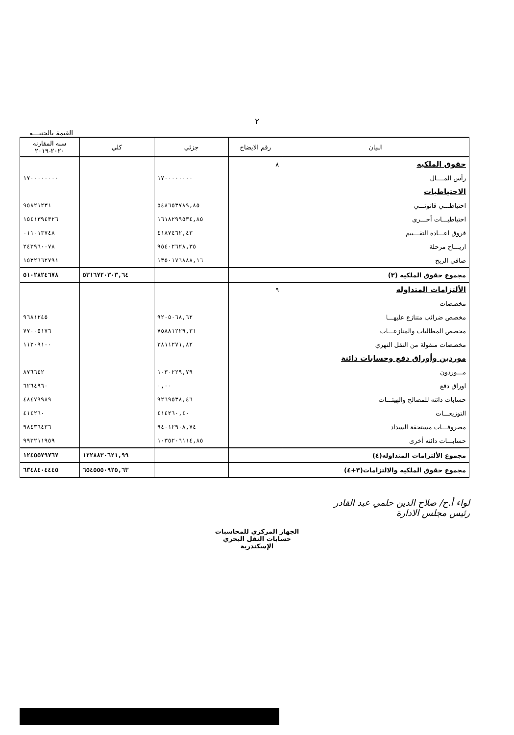٢
القيمة بالجنيـــه
| البيان | رقم الايضاح | جزئي | كلي | سنه المقارنه ٢٠٢٠-٢٠١٩ |
| --- | --- | --- | --- | --- |
| حقوق الملكيه | ٨ | | | |
| رأس المــــال | | ١٧٠٠٠٠٠٠٠٠ | | ١٧٠٠٠٠٠٠٠٠ |
| الاحتياطيات | | | | |
| احتياطـــي قانونـــي | | ٥٤٨٦٥٣٧٨٩,٨٥ | | ٩٥٨٢١٢٣١ |
| احتياطيـــات أخـــرى | | ١٦١٨٢٩٩٥٣٤,٨٥ | | ١٥٤١٣٩٤٣٢٦ |
| فروق اعـــادة التقـــييم | | ٤١٨٧٤٦٢,٤٣ | | ١١٠١٣٧٤٨- |
| اريـــاح مرحلة | | ٩٥٤٠٢٦٢٨,٣٥ | | ٢٤٣٩٦٠٠٧٨ |
| صافي الربح | | ١٣٥٠١٧٦٨٨٨,١٦ | | ١٥٣٢٦٦٢٧٩١ |
| مجموع حقوق الملكيه (٣) | | | ٥٣١٦٧٢٠٣٠٣,٦٤ | ٥١٠٢٨٢٤٦٧٨ |
| الألتزامات المتداوله | ٩ | | | |
| مخصصات | | | | |
| مخصص ضرائب متنازع عليهـــا | | ٩٢٠٥٠٦٨,٦٢ | | ٩٦٨١٢٤٥ |
| مخصص المطالبات والمنازعـــات | | ٧٥٨٨١٢٢٩,٣١ | | ٧٧٠٠٥١٧٦ |
| مخصصات منقولة من النقل النهري | | ٣٨١١٢٧١,٨٢ | | ١١٢٠٩١٠٠ |
| موردين وأوراق دفع وحسابات دائنة | | | | |
| مـــوردون | | ١٠٣٠٢٢٩,٧٩ | | ٨٧٦٦٤٢ |
| اوراق دفع | | ٠,٠٠ | | ٦٢٦٤٩٦٠ |
| حسابات دائنه للمصالح والهيئـــات | | ٩٢٦٩٥٣٨,٤٦ | | ٤٨٤٧٩٩٨٩ |
| التوزيعـــات | | ٤١٤٢٦٠,٤٠ | | ٤١٤٢٦٠ |
| مصروفـــات مستحقة السداد | | ٩٤٠١٢٩٠٨,٧٤ | | ٩٨٤٣٦٤٣٦ |
| حسابـــات دائنه أخرى | | ١٠٣٥٢٠٦١١٤,٨٥ | | ٩٩٣٢١١٩٥٩ |
| مجموع الألتزامات المتداوله(٤) | | | ١٢٢٨٨٣٠٦٢١,٩٩ | ١٢٤٥٥٧٩٧٦٧ |
| مجموع حقوق الملكيه والالتزامات(٣+٤) | | | ٦٥٤٥٥٥٠٩٢٥,٦٣ | ٦٣٤٨٤٠٤٤٤٥ |
لواء أ.ح/ صلاح الدين حلمي عبد القادر
رئيس مجلس الادارة
الجهاز المركزي للمحاسبات
حسابات النقل البحري
الإسكندرية